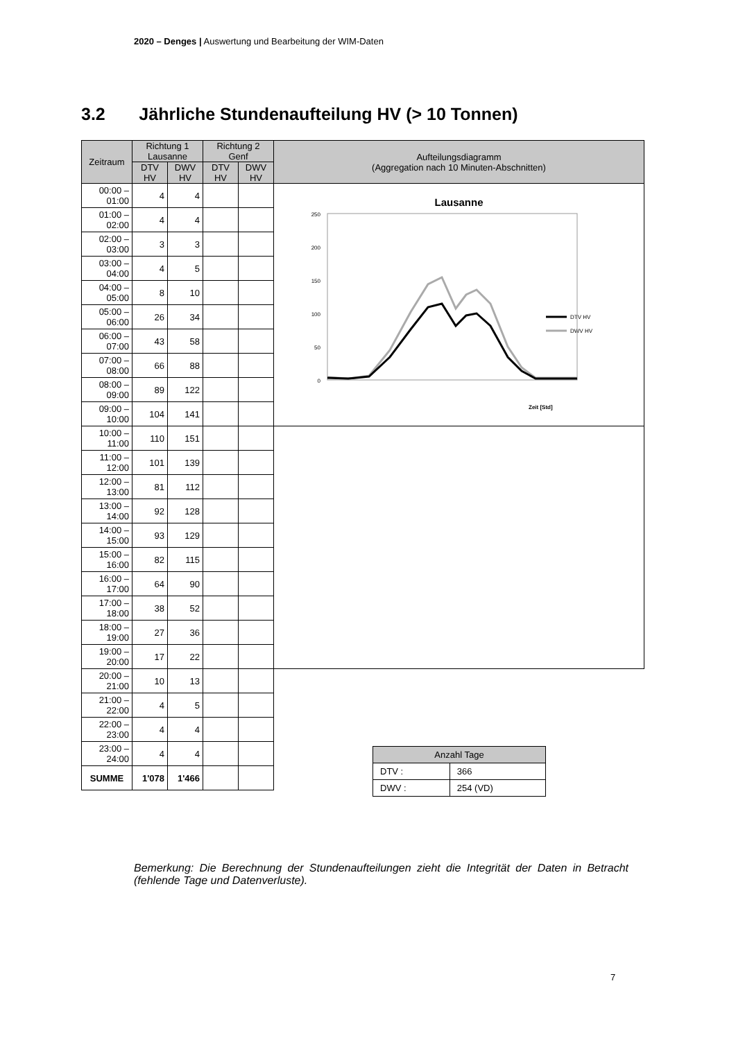2020 – Denges | Auswertung und Bearbeitung der WIM-Daten
3.2 Jährliche Stundenaufteilung HV (> 10 Tonnen)
| Zeitraum | Richtung 1 Lausanne | | Richtung 2 Genf | | Aufteilungsdiagramm (Aggregation nach 10 Minuten-Abschnitten) |
| --- | --- | --- | --- | --- | --- |
| | DTV HV | DWV HV | DTV HV | DWV HV | |
| 00:00 – 01:00 | 4 | 4 | | | Lausanne 250 200 150 100 50 0 Zeit [Std] DTV HV DWV HV |
| 01:00 – 02:00 | 4 | 4 | | | |
| 02:00 – 03:00 | 3 | 3 | | | |
| 03:00 – 04:00 | 4 | 5 | | | |
| 04:00 – 05:00 | 8 | 10 | | | |
| 05:00 – 06:00 | 26 | 34 | | | |
| 06:00 – 07:00 | 43 | 58 | | | |
| 07:00 – 08:00 | 66 | 88 | | | |
| 08:00 – 09:00 | 89 | 122 | | | |
| 09:00 – 10:00 | 104 | 141 | | | |
| 10:00 – 11:00 | 110 | 151 | | | |
| 11:00 – 12:00 | 101 | 139 | | | |
| 12:00 – 13:00 | 81 | 112 | | | |
| 13:00 – 14:00 | 92 | 128 | | | |
| 14:00 – 15:00 | 93 | 129 | | | |
| 15:00 – 16:00 | 82 | 115 | | | |
| 16:00 – 17:00 | 64 | 90 | | | |
| 17:00 – 18:00 | 38 | 52 | | | |
| 18:00 – 19:00 | 27 | 36 | | | |
| 19:00 – 20:00 | 17 | 22 | | | |
| 20:00 – 21:00 | 10 | 13 | | | |
| 21:00 – 22:00 | 4 | 5 | | | |
| 22:00 – 23:00 | 4 | 4 | | | |
| 23:00 – 24:00 | 4 | 4 | | | |
| SUMME | 1'078 | 1'466 | | | |
| Anzahl Tage | |
| --- | --- |
| DTV : | 366 |
| DWV : | 254 (VD) |
Bemerkung: Die Berechnung der Stundenaufteilungen zieht die Integrität der Daten in Betracht (fehlende Tage und Datenverluste).
7